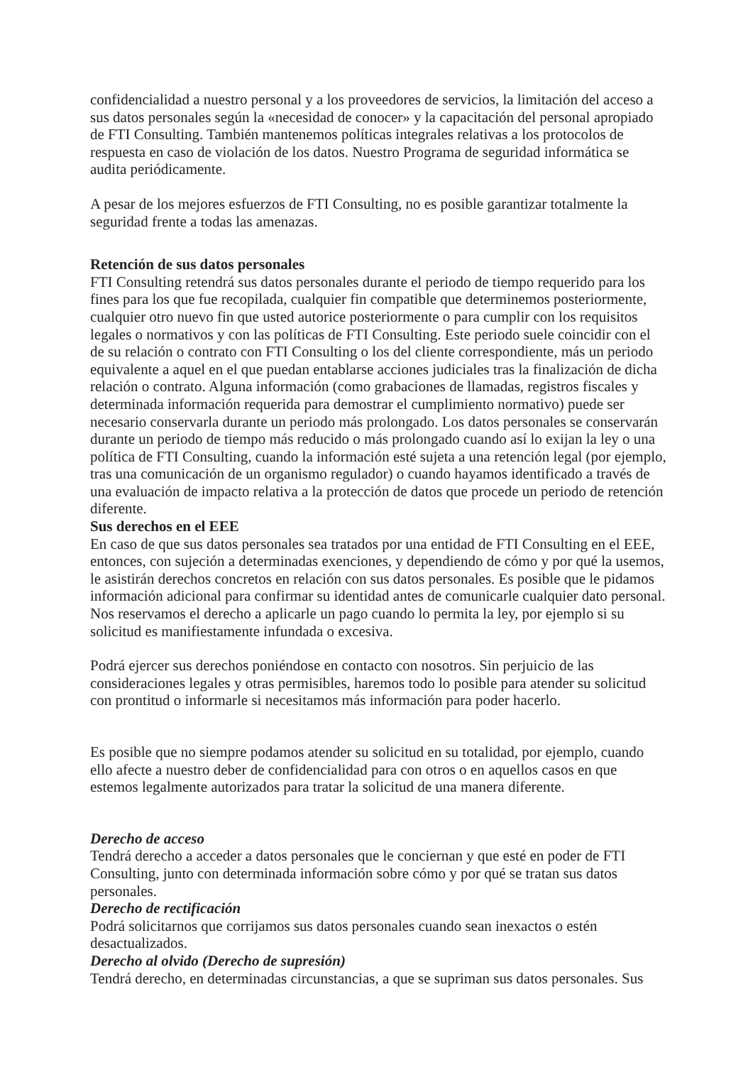confidencialidad a nuestro personal y a los proveedores de servicios, la limitación del acceso a sus datos personales según la «necesidad de conocer» y la capacitación del personal apropiado de FTI Consulting. También mantenemos políticas integrales relativas a los protocolos de respuesta en caso de violación de los datos. Nuestro Programa de seguridad informática se audita periódicamente.
A pesar de los mejores esfuerzos de FTI Consulting, no es posible garantizar totalmente la seguridad frente a todas las amenazas.
Retención de sus datos personales
FTI Consulting retendrá sus datos personales durante el periodo de tiempo requerido para los fines para los que fue recopilada, cualquier fin compatible que determinemos posteriormente, cualquier otro nuevo fin que usted autorice posteriormente o para cumplir con los requisitos legales o normativos y con las políticas de FTI Consulting. Este periodo suele coincidir con el de su relación o contrato con FTI Consulting o los del cliente correspondiente, más un periodo equivalente a aquel en el que puedan entablarse acciones judiciales tras la finalización de dicha relación o contrato. Alguna información (como grabaciones de llamadas, registros fiscales y determinada información requerida para demostrar el cumplimiento normativo) puede ser necesario conservarla durante un periodo más prolongado. Los datos personales se conservarán durante un periodo de tiempo más reducido o más prolongado cuando así lo exijan la ley o una política de FTI Consulting, cuando la información esté sujeta a una retención legal (por ejemplo, tras una comunicación de un organismo regulador) o cuando hayamos identificado a través de una evaluación de impacto relativa a la protección de datos que procede un periodo de retención diferente.
Sus derechos en el EEE
En caso de que sus datos personales sea tratados por una entidad de FTI Consulting en el EEE, entonces, con sujeción a determinadas exenciones, y dependiendo de cómo y por qué la usemos, le asistirán derechos concretos en relación con sus datos personales. Es posible que le pidamos información adicional para confirmar su identidad antes de comunicarle cualquier dato personal. Nos reservamos el derecho a aplicarle un pago cuando lo permita la ley, por ejemplo si su solicitud es manifiestamente infundada o excesiva.
Podrá ejercer sus derechos poniéndose en contacto con nosotros. Sin perjuicio de las consideraciones legales y otras permisibles, haremos todo lo posible para atender su solicitud con prontitud o informarle si necesitamos más información para poder hacerlo.
Es posible que no siempre podamos atender su solicitud en su totalidad, por ejemplo, cuando ello afecte a nuestro deber de confidencialidad para con otros o en aquellos casos en que estemos legalmente autorizados para tratar la solicitud de una manera diferente.
Derecho de acceso
Tendrá derecho a acceder a datos personales que le conciernan y que esté en poder de FTI Consulting, junto con determinada información sobre cómo y por qué se tratan sus datos personales.
Derecho de rectificación
Podrá solicitarnos que corrijamos sus datos personales cuando sean inexactos o estén desactualizados.
Derecho al olvido (Derecho de supresión)
Tendrá derecho, en determinadas circunstancias, a que se supriman sus datos personales. Sus